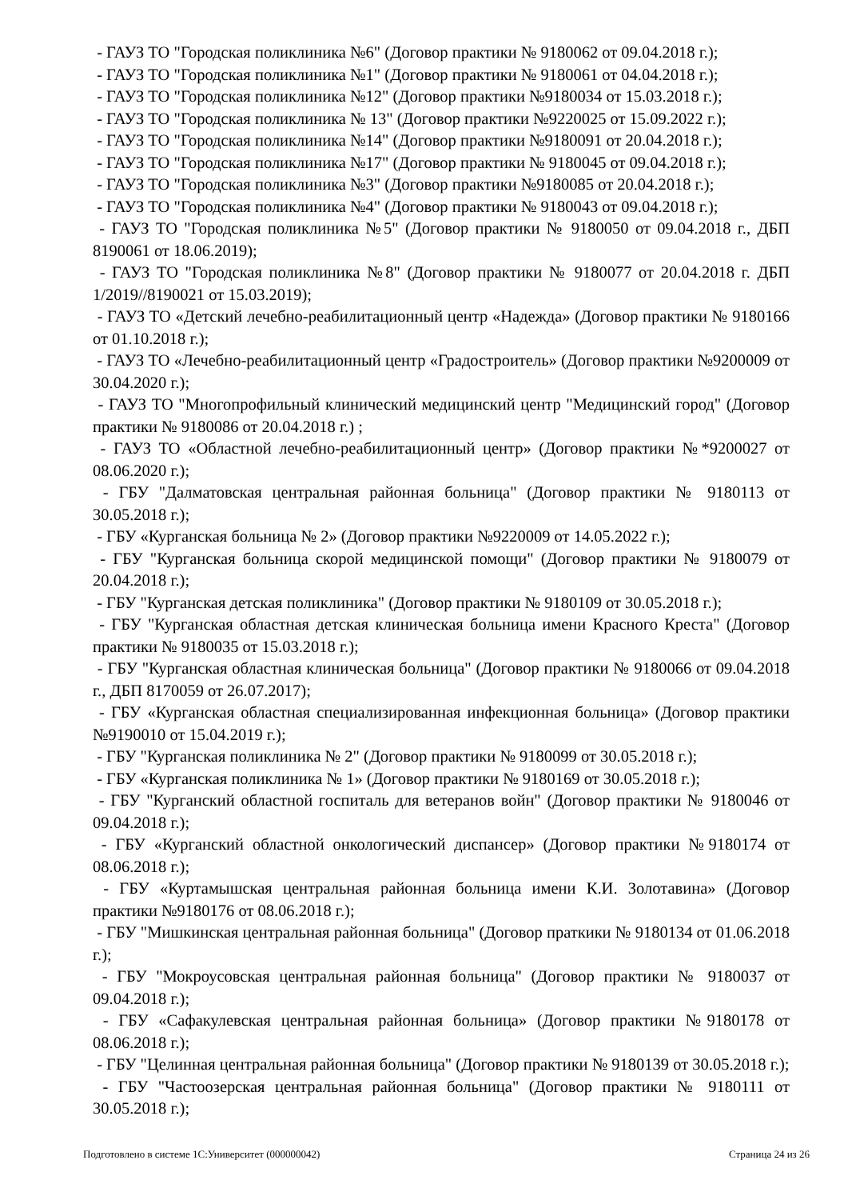- ГАУЗ ТО "Городская поликлиника №6" (Договор практики № 9180062 от 09.04.2018 г.);
- ГАУЗ ТО "Городская поликлиника №1" (Договор практики № 9180061 от 04.04.2018 г.);
- ГАУЗ ТО "Городская поликлиника №12" (Договор практики №9180034 от 15.03.2018 г.);
- ГАУЗ ТО "Городская поликлиника № 13" (Договор практики №9220025 от 15.09.2022 г.);
- ГАУЗ ТО "Городская поликлиника №14" (Договор практики №9180091 от 20.04.2018 г.);
- ГАУЗ ТО "Городская поликлиника №17" (Договор практики № 9180045 от 09.04.2018 г.);
- ГАУЗ ТО "Городская поликлиника №3" (Договор практики №9180085 от 20.04.2018 г.);
- ГАУЗ ТО "Городская поликлиника №4" (Договор практики № 9180043 от 09.04.2018 г.);
- ГАУЗ ТО "Городская поликлиника №5" (Договор практики № 9180050 от 09.04.2018 г., ДБП 8190061 от 18.06.2019);
- ГАУЗ ТО "Городская поликлиника №8" (Договор практики № 9180077 от 20.04.2018 г. ДБП 1/2019//8190021 от 15.03.2019);
- ГАУЗ ТО «Детский лечебно-реабилитационный центр «Надежда» (Договор практики № 9180166 от 01.10.2018 г.);
- ГАУЗ ТО «Лечебно-реабилитационный центр «Градостроитель» (Договор практики №9200009 от 30.04.2020 г.);
- ГАУЗ ТО "Многопрофильный клинический медицинский центр "Медицинский город" (Договор практики № 9180086 от 20.04.2018 г.) ;
- ГАУЗ ТО «Областной лечебно-реабилитационный центр» (Договор практики №*9200027 от 08.06.2020 г.);
- ГБУ "Далматовская центральная районная больница" (Договор практики № 9180113 от 30.05.2018 г.);
- ГБУ «Курганская больница № 2» (Договор практики №9220009 от 14.05.2022 г.);
- ГБУ "Курганская больница скорой медицинской помощи" (Договор практики № 9180079 от 20.04.2018 г.);
- ГБУ "Курганская детская поликлиника" (Договор практики № 9180109 от 30.05.2018 г.);
- ГБУ "Курганская областная детская клиническая больница имени Красного Креста" (Договор практики № 9180035 от 15.03.2018 г.);
- ГБУ "Курганская областная клиническая больница" (Договор практики № 9180066 от 09.04.2018 г., ДБП 8170059 от 26.07.2017);
- ГБУ «Курганская областная специализированная инфекционная больница» (Договор практики №9190010 от 15.04.2019 г.);
- ГБУ "Курганская поликлиника № 2" (Договор практики № 9180099 от 30.05.2018 г.);
- ГБУ «Курганская поликлиника № 1» (Договор практики № 9180169 от 30.05.2018 г.);
- ГБУ "Курганский областной госпиталь для ветеранов войн" (Договор практики № 9180046 от 09.04.2018 г.);
- ГБУ «Курганский областной онкологический диспансер» (Договор практики №9180174 от 08.06.2018 г.);
- ГБУ «Куртамышская центральная районная больница имени К.И. Золотавина» (Договор практики №9180176 от 08.06.2018 г.);
- ГБУ "Мишкинская центральная районная больница" (Договор праткики № 9180134 от 01.06.2018 г.);
- ГБУ "Мокроусовская центральная районная больница" (Договор практики № 9180037 от 09.04.2018 г.);
- ГБУ «Сафакулевская центральная районная больница» (Договор практики №9180178 от 08.06.2018 г.);
- ГБУ "Целинная центральная районная больница" (Договор практики № 9180139 от 30.05.2018 г.);
- ГБУ "Частоозерская центральная районная больница" (Договор практики № 9180111 от 30.05.2018 г.);
Подготовлено в системе 1С:Университет (000000042) Страница 24 из 26